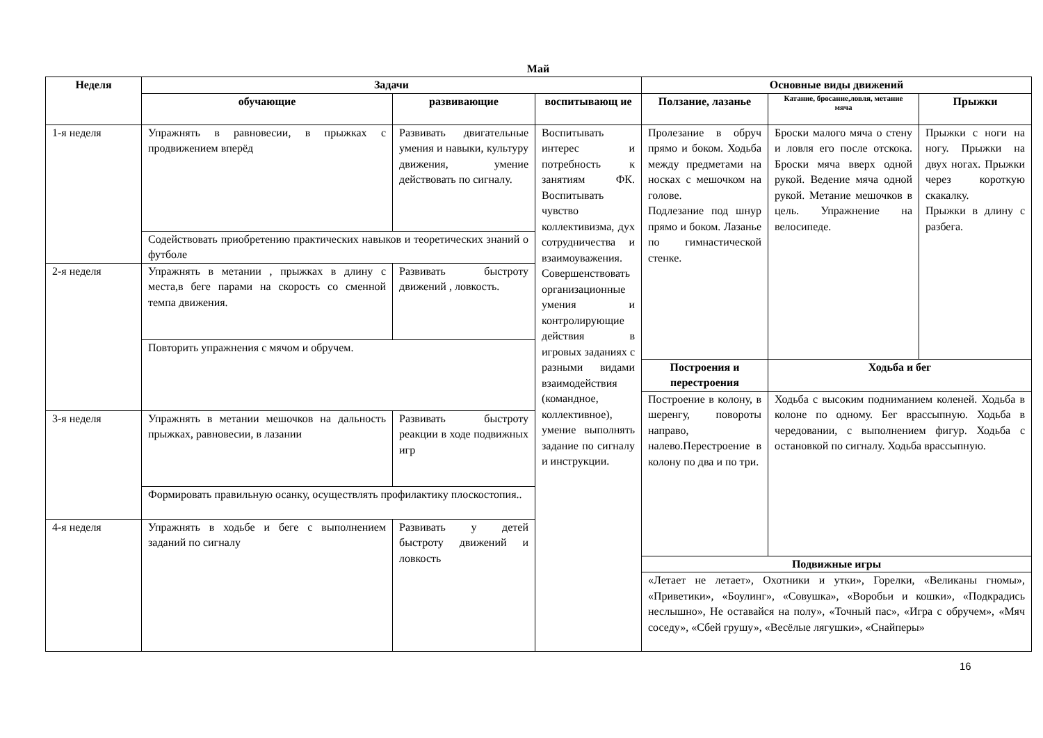Май
| Неделя | Задачи | | | Основные виды движений | | |
| --- | --- | --- | --- | --- | --- | --- |
| | обучающие | развивающие | воспитывающ ие | Ползание, лазанье | Катание, бросание,ловля, метание мяча | Прыжки |
| 1-я неделя | Упражнять в равновесии, в прыжках с продвижением вперёд | Развивать двигательные умения и навыки, культуру движения, умение действовать по сигналу. | Воспитывать интерес и потребность к занятиям ФК. Воспитывать чувство коллективизма, дух сотрудничества и взаимоуважения. Совершенствовать организационные умения и контролирующие действия в игровых заданиях с разными видами взаимодействия (командное, коллективное), умение выполнять задание по сигналу и инструкции. | Пролезание в обруч прямо и боком. Ходьба между предметами на носках с мешочком на голове. Подлезание под шнур прямо и боком. Лазанье по гимнастической стенке. | Броски малого мяча о стену и ловля его после отскока. Броски мяча вверх одной рукой. Ведение мяча одной рукой. Метание мешочков в цель. Упражнение на велосипеде. | Прыжки с ноги на ногу. Прыжки на двух ногах. Прыжки через короткую скакалку. Прыжки в длину с разбега. |
| | Содействовать приобретению практических навыков и теоретических знаний о футболе | | | | | |
| 2-я неделя | Упражнять в метании , прыжках в длину с места,в беге парами на скорость со сменной темпа движения. | Развивать быстроту движений , ловкость. | | | | |
| | Повторить упражнения с мячом и обручем. | | | | | |
| | | | | Построения и перестроения | Ходьба и бег | |
| | | | | Построение в колону, в шеренгу, повороты направо, налево.Перестроение в колону по два и по три. | Ходьба с высоким подниманием коленей. Ходьба в колоне по одному. Бег врассыпную. Ходьба в чередовании, с выполнением фигур. Ходьба с остановкой по сигналу. Ходьба врассыпную. | |
| 3-я неделя | Упражнять в метании мешочков на дальность прыжках, равновесии, в лазании | Развивать быстроту реакции в ходе подвижных игр | | | | |
| | Формировать правильную осанку, осуществлять профилактику плоскостопия.. | | | | | |
| 4-я неделя | Упражнять в ходьбе и беге с выполнением заданий по сигналу | Развивать у детей быстроту движений и ловкость | | | | |
| | | | | Подвижные игры | | |
| | | | | «Летает не летает», Охотники и утки», Горелки, «Великаны гномы», «Приветики», «Боулинг», «Совушка», «Воробьи и кошки», «Подкрадись неслышно», Не оставайся на полу», «Точный пас», «Игра с обручем», «Мяч соседу», «Сбей грушу», «Весёлые лягушки», «Снайперы» | | |
16